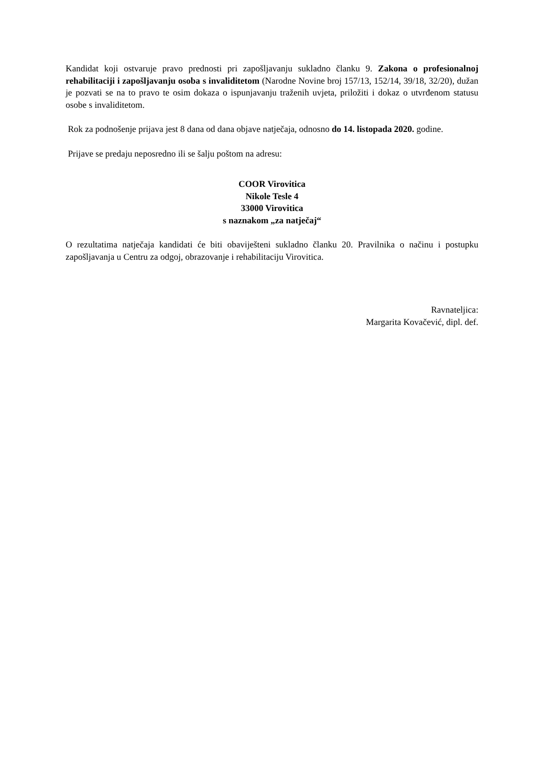Kandidat koji ostvaruje pravo prednosti pri zapošljavanju sukladno članku 9. Zakona o profesionalnoj rehabilitaciji i zapošljavanju osoba s invaliditetom (Narodne Novine broj 157/13, 152/14, 39/18, 32/20), dužan je pozvati se na to pravo te osim dokaza o ispunjavanju traženih uvjeta, priložiti i dokaz o utvrđenom statusu osobe s invaliditetom.
Rok za podnošenje prijava jest 8 dana od dana objave natječaja, odnosno do 14. listopada 2020. godine.
Prijave se predaju neposredno ili se šalju poštom na adresu:
COOR Virovitica
Nikole Tesle 4
33000 Virovitica
s naznakom „za natječaj“
O rezultatima natječaja kandidati će biti obaviješteni sukladno članku 20. Pravilnika o načinu i postupku zapošljavanja u Centru za odgoj, obrazovanje i rehabilitaciju Virovitica.
Ravnateljica:
Margarita Kovačević, dipl. def.